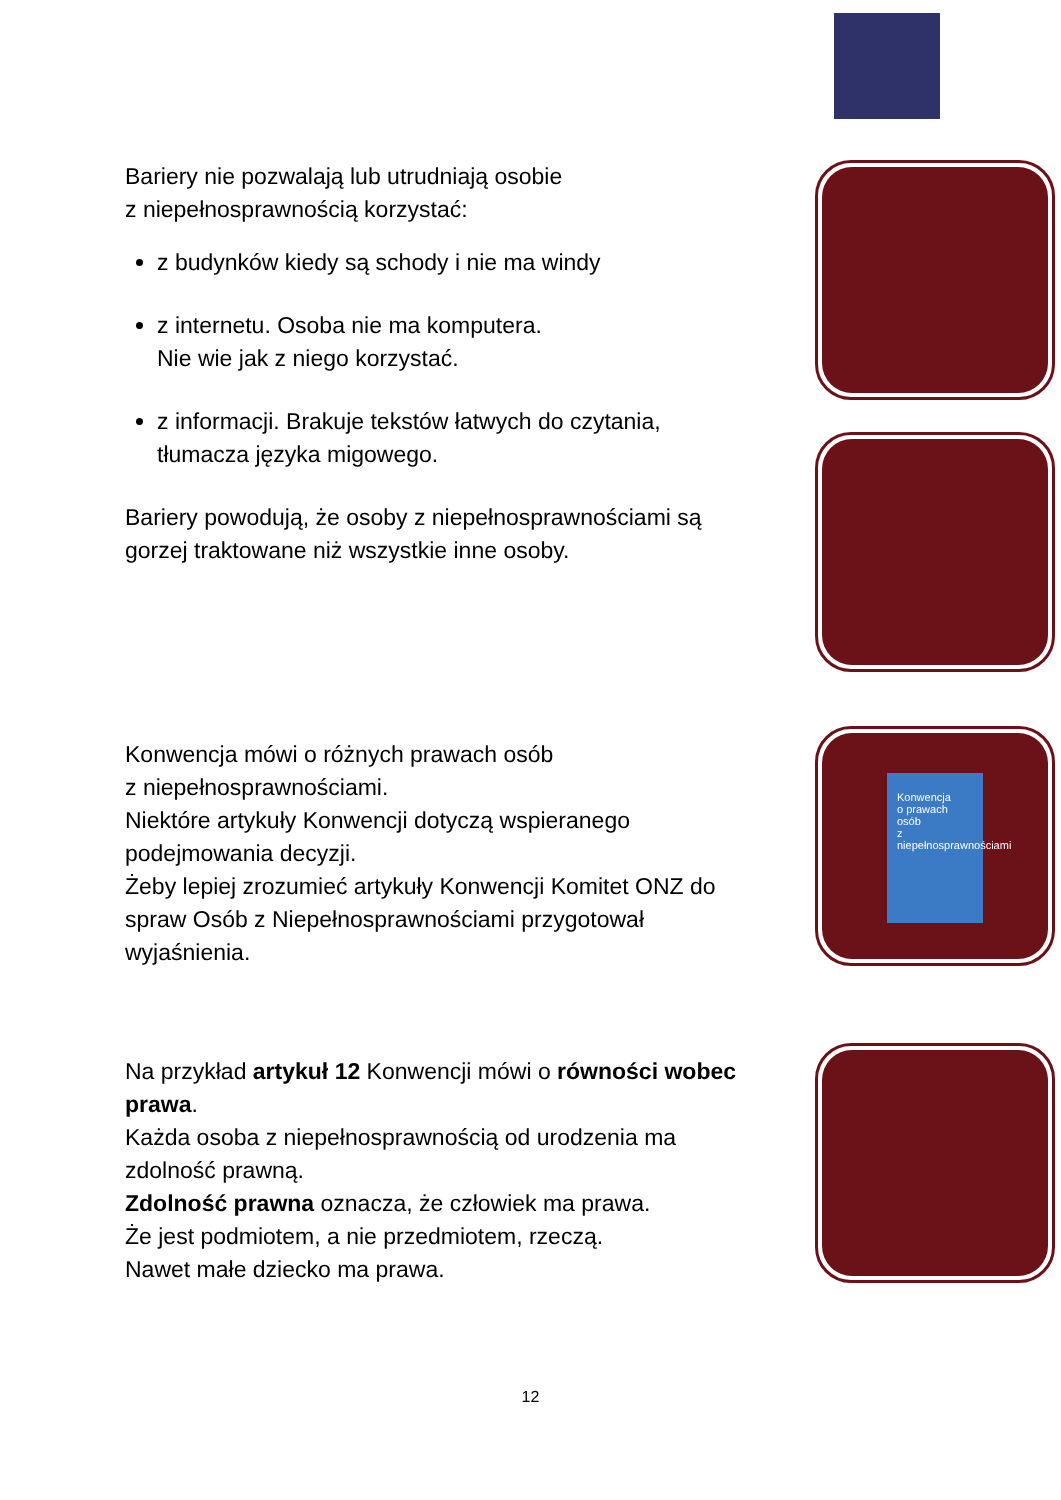Bariery nie pozwalają lub utrudniają osobie
z niepełnosprawnością korzystać:
z budynków kiedy są schody i nie ma windy
z internetu. Osoba nie ma komputera.
Nie wie jak z niego korzystać.
z informacji. Brakuje tekstów łatwych do czytania, tłumacza języka migowego.
Bariery powodują, że osoby z niepełnosprawnościami są gorzej traktowane niż wszystkie inne osoby.
Konwencja mówi o różnych prawach osób
z niepełnosprawnościami.
Niektóre artykuły Konwencji dotyczą wspieranego podejmowania decyzji.
Żeby lepiej zrozumieć artykuły Konwencji Komitet ONZ do spraw Osób z Niepełnosprawnościami przygotował wyjaśnienia.
Konwencja
o prawach osób
z niepełnosprawnościami
Na przykład artykuł 12 Konwencji mówi o równości wobec prawa.
Każda osoba z niepełnosprawnością od urodzenia ma zdolność prawną.
Zdolność prawna oznacza, że człowiek ma prawa.
Że jest podmiotem, a nie przedmiotem, rzeczą.
Nawet małe dziecko ma prawa.
12